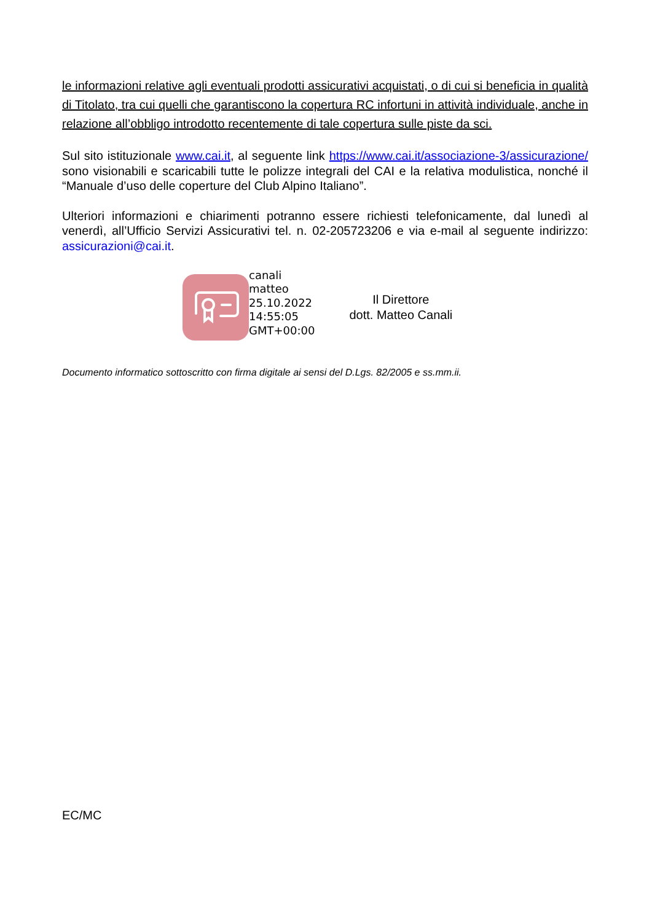le informazioni relative agli eventuali prodotti assicurativi acquistati, o di cui si beneficia in qualità di Titolato, tra cui quelli che garantiscono la copertura RC infortuni in attività individuale, anche in relazione all’obbligo introdotto recentemente di tale copertura sulle piste da sci.
Sul sito istituzionale www.cai.it, al seguente link https://www.cai.it/associazione-3/assicurazione/ sono visionabili e scaricabili tutte le polizze integrali del CAI e la relativa modulistica, nonché il “Manuale d’uso delle coperture del Club Alpino Italiano”.
Ulteriori informazioni e chiarimenti potranno essere richiesti telefonicamente, dal lunedì al venerdì, all’Ufficio Servizi Assicurativi tel. n. 02-205723206 e via e-mail al seguente indirizzo: assicurazioni@cai.it.
canali
matteo
25.10.2022
14:55:05
GMT+00:00
Il Direttore
dott. Matteo Canali
Documento informatico sottoscritto con firma digitale ai sensi del D.Lgs. 82/2005 e ss.mm.ii.
EC/MC